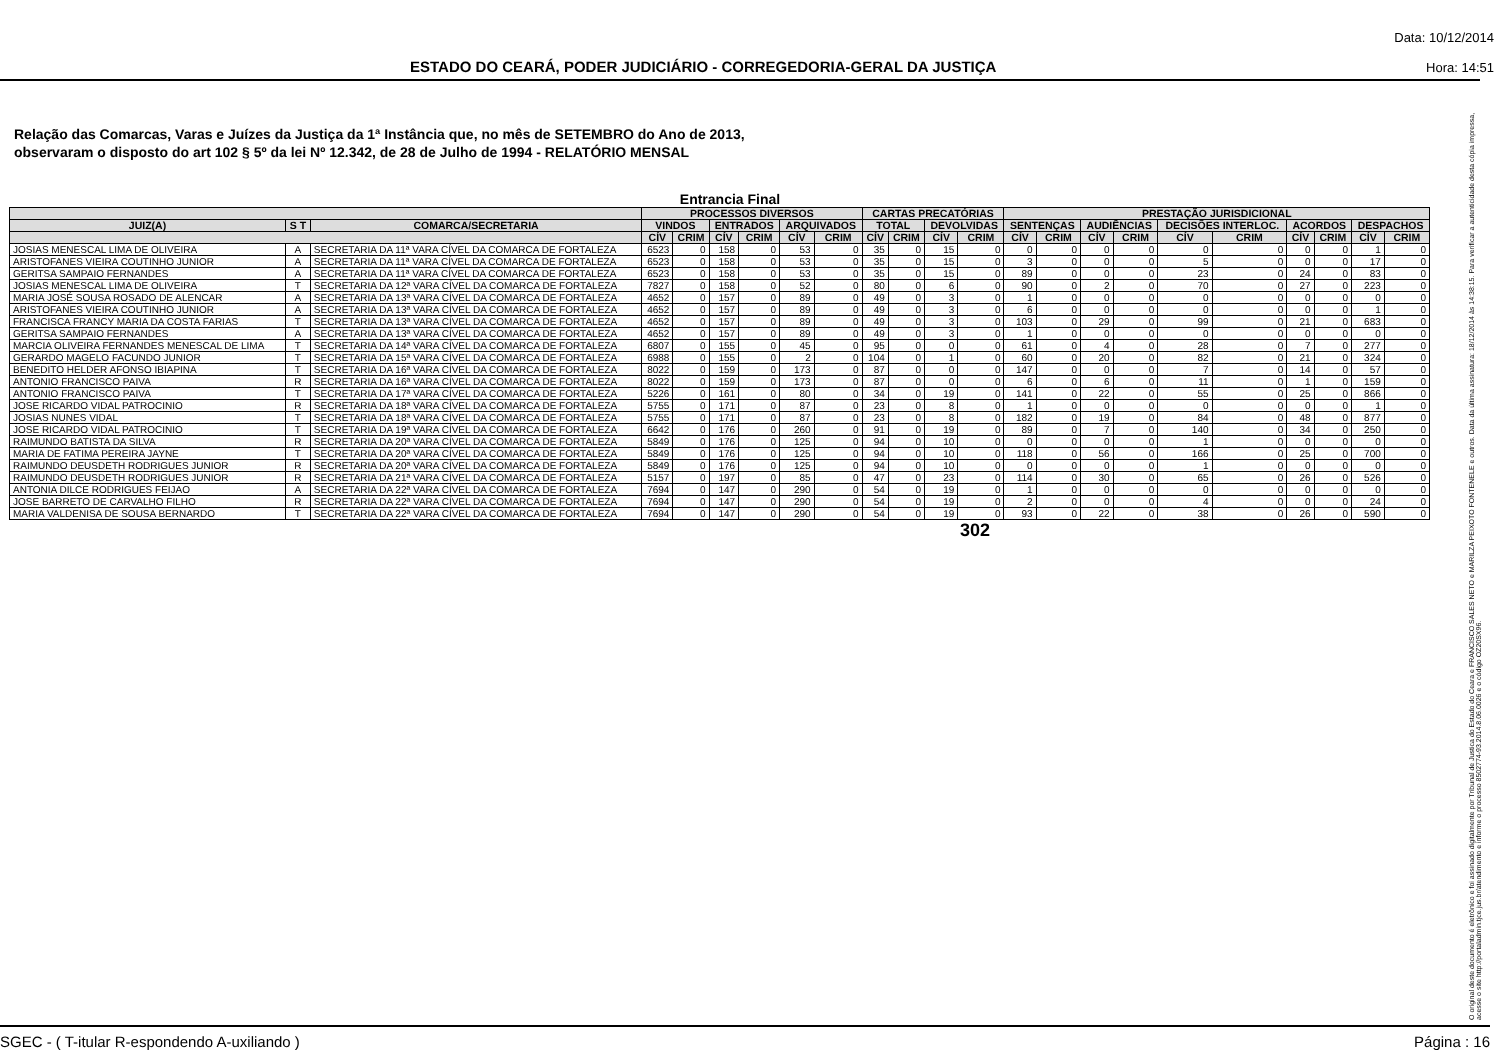ESTADO DO CEARÁ, PODER JUDICIÁRIO - CORREGEDORIA-GERAL DA JUSTIÇA
Data: 10/12/2014
Hora: 14:51
Relação das Comarcas, Varas e Juízes da Justiça da 1ª Instância que, no mês de SETEMBRO do Ano de 2013,
observaram o disposto do art 102 § 5º da lei Nº 12.342, de 28 de Julho de 1994 - RELATÓRIO MENSAL
Entrancia Final
| | | | PROCESSOS DIVERSOS | | | | | | CARTAS PRECATÓRIAS | | | | PRESTAÇÃO JURISDICIONAL | | | | | | | | | |
| --- | --- | --- | --- | --- | --- | --- | --- | --- | --- | --- | --- | --- | --- | --- | --- | --- | --- | --- | --- | --- | --- | --- |
| JUIZ(A) | S T | COMARCA/SECRETARIA | VINDOS | | ENTRADOS | | ARQUIVADOS | | TOTAL | | DEVOLVIDAS | | SENTENÇAS | | AUDIÊNCIAS | | DECISÕES INTERLOC. | | ACORDOS | | DESPACHOS | |
| | | | CÍV | CRIM | CÍV | CRIM | CÍV | CRIM | CÍV | CRIM | CÍV | CRIM | CÍV | CRIM | CÍV | CRIM | CÍV | CRIM | CÍV | CRIM | CÍV | CRIM |
| JOSIAS MENESCAL LIMA DE OLIVEIRA | A | SECRETARIA DA 11ª VARA CÍVEL DA COMARCA DE FORTALEZA | 6523 | 0 | 158 | 0 | 53 | 0 | 35 | 0 | 15 | 0 | 0 | 0 | 0 | 0 | 0 | 0 | 0 | 0 | 1 | 0 |
| ARISTOFANES VIEIRA COUTINHO JUNIOR | A | SECRETARIA DA 11ª VARA CÍVEL DA COMARCA DE FORTALEZA | 6523 | 0 | 158 | 0 | 53 | 0 | 35 | 0 | 15 | 0 | 3 | 0 | 0 | 0 | 5 | 0 | 0 | 0 | 17 | 0 |
| GERITSA SAMPAIO FERNANDES | A | SECRETARIA DA 11ª VARA CÍVEL DA COMARCA DE FORTALEZA | 6523 | 0 | 158 | 0 | 53 | 0 | 35 | 0 | 15 | 0 | 89 | 0 | 0 | 0 | 23 | 0 | 24 | 0 | 83 | 0 |
| JOSIAS MENESCAL LIMA DE OLIVEIRA | T | SECRETARIA DA 12ª VARA CÍVEL DA COMARCA DE FORTALEZA | 7827 | 0 | 158 | 0 | 52 | 0 | 80 | 0 | 6 | 0 | 90 | 0 | 2 | 0 | 70 | 0 | 27 | 0 | 223 | 0 |
| MARIA JOSÉ SOUSA ROSADO DE ALENCAR | A | SECRETARIA DA 13ª VARA CÍVEL DA COMARCA DE FORTALEZA | 4652 | 0 | 157 | 0 | 89 | 0 | 49 | 0 | 3 | 0 | 1 | 0 | 0 | 0 | 0 | 0 | 0 | 0 | 0 | 0 |
| ARISTOFANES VIEIRA COUTINHO JUNIOR | A | SECRETARIA DA 13ª VARA CÍVEL DA COMARCA DE FORTALEZA | 4652 | 0 | 157 | 0 | 89 | 0 | 49 | 0 | 3 | 0 | 6 | 0 | 0 | 0 | 0 | 0 | 0 | 0 | 1 | 0 |
| FRANCISCA FRANCY MARIA DA COSTA FARIAS | T | SECRETARIA DA 13ª VARA CÍVEL DA COMARCA DE FORTALEZA | 4652 | 0 | 157 | 0 | 89 | 0 | 49 | 0 | 3 | 0 | 103 | 0 | 29 | 0 | 99 | 0 | 21 | 0 | 683 | 0 |
| GERITSA SAMPAIO FERNANDES | A | SECRETARIA DA 13ª VARA CÍVEL DA COMARCA DE FORTALEZA | 4652 | 0 | 157 | 0 | 89 | 0 | 49 | 0 | 3 | 0 | 1 | 0 | 0 | 0 | 0 | 0 | 0 | 0 | 0 | 0 |
| MARCIA OLIVEIRA FERNANDES MENESCAL DE LIMA | T | SECRETARIA DA 14ª VARA CÍVEL DA COMARCA DE FORTALEZA | 6807 | 0 | 155 | 0 | 45 | 0 | 95 | 0 | 0 | 0 | 61 | 0 | 4 | 0 | 28 | 0 | 7 | 0 | 277 | 0 |
| GERARDO MAGELO FACUNDO JUNIOR | T | SECRETARIA DA 15ª VARA CÍVEL DA COMARCA DE FORTALEZA | 6988 | 0 | 155 | 0 | 2 | 0 | 104 | 0 | 1 | 0 | 60 | 0 | 20 | 0 | 82 | 0 | 21 | 0 | 324 | 0 |
| BENEDITO HELDER AFONSO IBIAPINA | T | SECRETARIA DA 16ª VARA CÍVEL DA COMARCA DE FORTALEZA | 8022 | 0 | 159 | 0 | 173 | 0 | 87 | 0 | 0 | 0 | 147 | 0 | 0 | 0 | 7 | 0 | 14 | 0 | 57 | 0 |
| ANTONIO FRANCISCO PAIVA | R | SECRETARIA DA 16ª VARA CÍVEL DA COMARCA DE FORTALEZA | 8022 | 0 | 159 | 0 | 173 | 0 | 87 | 0 | 0 | 0 | 6 | 0 | 6 | 0 | 11 | 0 | 1 | 0 | 159 | 0 |
| ANTONIO FRANCISCO PAIVA | T | SECRETARIA DA 17ª VARA CÍVEL DA COMARCA DE FORTALEZA | 5226 | 0 | 161 | 0 | 80 | 0 | 34 | 0 | 19 | 0 | 141 | 0 | 22 | 0 | 55 | 0 | 25 | 0 | 866 | 0 |
| JOSE RICARDO VIDAL PATROCINIO | R | SECRETARIA DA 18ª VARA CÍVEL DA COMARCA DE FORTALEZA | 5755 | 0 | 171 | 0 | 87 | 0 | 23 | 0 | 8 | 0 | 1 | 0 | 0 | 0 | 0 | 0 | 0 | 0 | 1 | 0 |
| JOSIAS NUNES VIDAL | T | SECRETARIA DA 18ª VARA CÍVEL DA COMARCA DE FORTALEZA | 5755 | 0 | 171 | 0 | 87 | 0 | 23 | 0 | 8 | 0 | 182 | 0 | 19 | 0 | 84 | 0 | 48 | 0 | 877 | 0 |
| JOSE RICARDO VIDAL PATROCINIO | T | SECRETARIA DA 19ª VARA CÍVEL DA COMARCA DE FORTALEZA | 6642 | 0 | 176 | 0 | 260 | 0 | 91 | 0 | 19 | 0 | 89 | 0 | 7 | 0 | 140 | 0 | 34 | 0 | 250 | 0 |
| RAIMUNDO BATISTA DA SILVA | R | SECRETARIA DA 20ª VARA CÍVEL DA COMARCA DE FORTALEZA | 5849 | 0 | 176 | 0 | 125 | 0 | 94 | 0 | 10 | 0 | 0 | 0 | 0 | 0 | 1 | 0 | 0 | 0 | 0 | 0 |
| MARIA DE FATIMA PEREIRA JAYNE | T | SECRETARIA DA 20ª VARA CÍVEL DA COMARCA DE FORTALEZA | 5849 | 0 | 176 | 0 | 125 | 0 | 94 | 0 | 10 | 0 | 118 | 0 | 56 | 0 | 166 | 0 | 25 | 0 | 700 | 0 |
| RAIMUNDO DEUSDETH RODRIGUES JUNIOR | R | SECRETARIA DA 20ª VARA CÍVEL DA COMARCA DE FORTALEZA | 5849 | 0 | 176 | 0 | 125 | 0 | 94 | 0 | 10 | 0 | 0 | 0 | 0 | 0 | 1 | 0 | 0 | 0 | 0 | 0 |
| RAIMUNDO DEUSDETH RODRIGUES JUNIOR | R | SECRETARIA DA 21ª VARA CÍVEL DA COMARCA DE FORTALEZA | 5157 | 0 | 197 | 0 | 85 | 0 | 47 | 0 | 23 | 0 | 114 | 0 | 30 | 0 | 65 | 0 | 26 | 0 | 526 | 0 |
| ANTONIA DILCE RODRIGUES FEIJAO | A | SECRETARIA DA 22ª VARA CÍVEL DA COMARCA DE FORTALEZA | 7694 | 0 | 147 | 0 | 290 | 0 | 54 | 0 | 19 | 0 | 1 | 0 | 0 | 0 | 0 | 0 | 0 | 0 | 0 | 0 |
| JOSE BARRETO DE CARVALHO FILHO | R | SECRETARIA DA 22ª VARA CÍVEL DA COMARCA DE FORTALEZA | 7694 | 0 | 147 | 0 | 290 | 0 | 54 | 0 | 19 | 0 | 2 | 0 | 0 | 0 | 4 | 0 | 0 | 0 | 24 | 0 |
| MARIA VALDENISA DE SOUSA BERNARDO | T | SECRETARIA DA 22ª VARA CÍVEL DA COMARCA DE FORTALEZA | 7694 | 0 | 147 | 0 | 290 | 0 | 54 | 0 | 19 | 0 | 93 | 0 | 22 | 0 | 38 | 0 | 26 | 0 | 590 | 0 |
302
O original deste documento é eletrônico e foi assinado digitalmente por Tribunal de Justica do Estado do Ceara e FRANCISCO SALES NETO e MARILZA PEIXOTO FONTENELE e outros. Data da última assinatura: 18/12/2014 às 14:38:15. Para verificar a autenticidade desta cópia impressa, acesse o site http://portaladmin.tjce.jus.br/atendimento e informe o processo 8502774-93.2014.8.06.0026 e o código OZ20SX96.
SGEC - ( T-itular R-espondendo A-uxiliando ) Página : 16